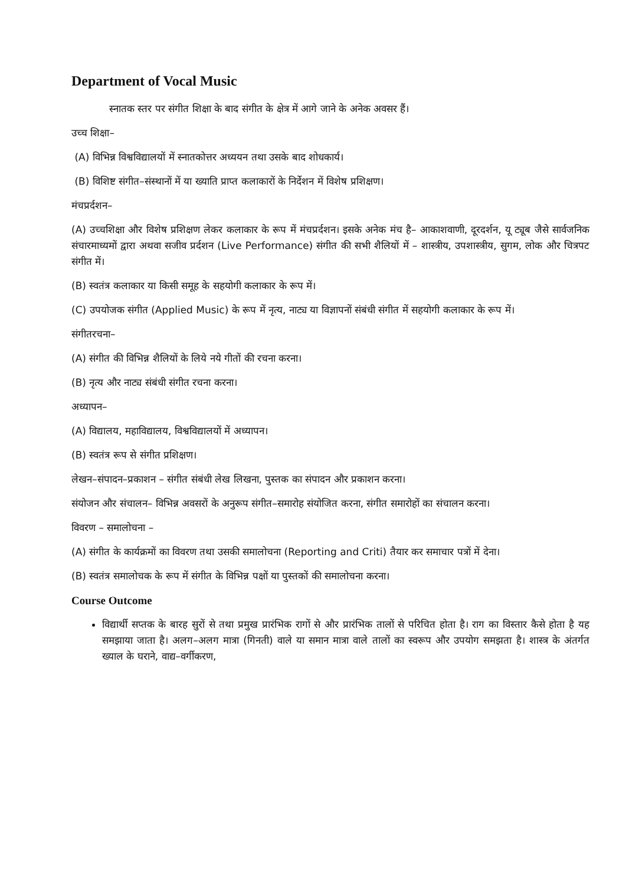Department of Vocal Music
स्नातक स्तर पर संगीत शिक्षा के बाद संगीत के क्षेत्र में आगे जाने के अनेक अवसर हैं।
उच्च शिक्षा–
(A) विभिन्न विश्वविद्यालयों में स्नातकोत्तर अध्ययन तथा उसके बाद शोधकार्य।
(B) विशिष्ट संगीत–संस्थानों में या ख्याति प्राप्त कलाकारों के निर्देशन में विशेष प्रशिक्षण।
मंचप्रर्दशन–
(A) उच्चशिक्षा और विशेष प्रशिक्षण लेकर कलाकार के रूप में मंचप्रर्दशन। इसके अनेक मंच है– आकाशवाणी, दूरदर्शन, यू ट्यूब जैसे सार्वजनिक संचारमाध्यमों द्वारा अथवा सजीव प्रर्दशन (Live Performance) संगीत की सभी शैलियों में – शास्त्रीय, उपशास्त्रीय, सुगम, लोक और चित्रपट संगीत में।
(B) स्वतंत्र कलाकार या किसी समूह के सहयोगी कलाकार के रूप में।
(C) उपयोजक संगीत (Applied Music) के रूप में नृत्य, नाट्य या विज्ञापनों संबंधी संगीत में सहयोगी कलाकार के रूप में।
संगीतरचना–
(A) संगीत की विभिन्न शैलियों के लिये नये गीतों की रचना करना।
(B) नृत्य और नाट्य संबंधी संगीत रचना करना।
अध्यापन–
(A) विद्यालय, महाविद्यालय, विश्वविद्यालयों में अध्यापन।
(B) स्वतंत्र रूप से संगीत प्रशिक्षण।
लेखन–संपादन–प्रकाशन – संगीत संबंधी लेख लिखना, पुस्तक का संपादन और प्रकाशन करना।
संयोजन और संचालन– विभिन्न अवसरों के अनुरूप संगीत–समारोह संयोजित करना, संगीत समारोहों का संचालन करना।
विवरण – समालोचना –
(A) संगीत के कार्यक्रमों का विवरण तथा उसकी समालोचना (Reporting and Criti) तैयार कर समाचार पत्रों में देना।
(B) स्वतंत्र समालोचक के रूप में संगीत के विभिन्न पक्षों या पुस्तकों की समालोचना करना।
Course Outcome
विद्यार्थी सप्तक के बारह सुरों से तथा प्रमुख प्रारंभिक रागों से और प्रारंभिक तालों से परिचित होता है। राग का विस्तार कैसे होता है यह समझाया जाता है। अलग–अलग मात्रा (गिनती) वाले या समान मात्रा वाले तालों का स्वरूप और उपयोग समझता है। शास्त्र के अंतर्गत ख्याल के घराने, वाद्य–वर्गीकरण,